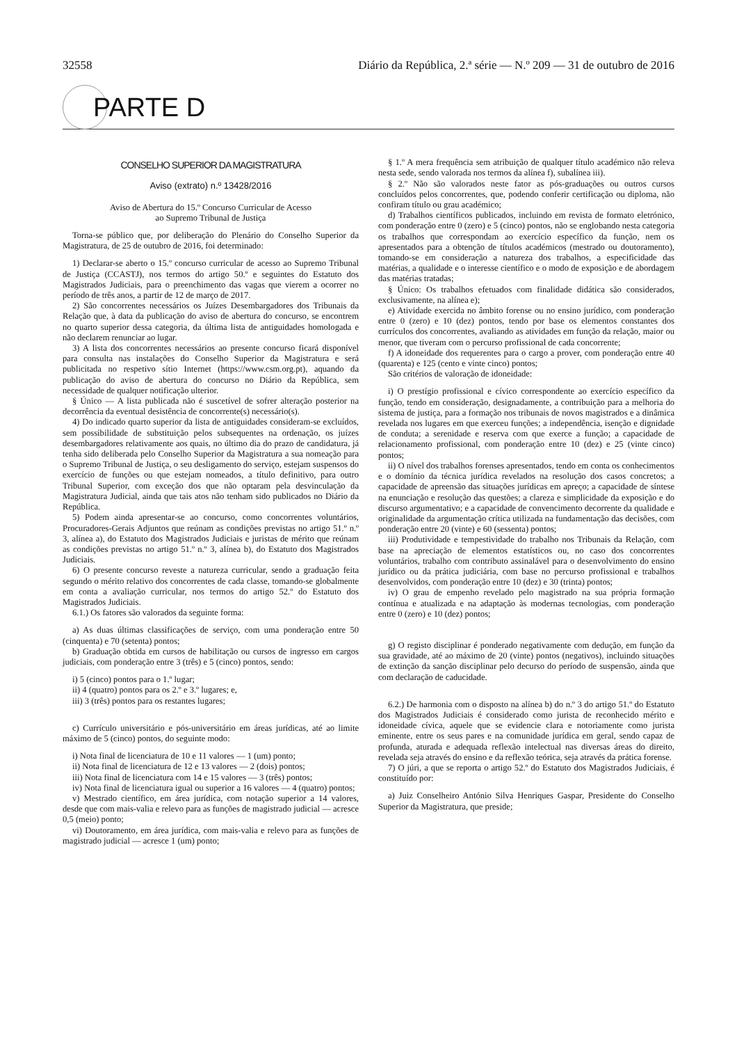32558 Diário da República, 2.ª série — N.º 209 — 31 de outubro de 2016
PARTE D
CONSELHO SUPERIOR DA MAGISTRATURA
Aviso (extrato) n.º 13428/2016
Aviso de Abertura do 15.º Concurso Curricular de Acesso
ao Supremo Tribunal de Justiça
Torna-se público que, por deliberação do Plenário do Conselho Superior da Magistratura, de 25 de outubro de 2016, foi determinado:
1) Declarar-se aberto o 15.º concurso curricular de acesso ao Supremo Tribunal de Justiça (CCASTJ), nos termos do artigo 50.º e seguintes do Estatuto dos Magistrados Judiciais, para o preenchimento das vagas que vierem a ocorrer no período de três anos, a partir de 12 de março de 2017.
2) São concorrentes necessários os Juízes Desembargadores dos Tribunais da Relação que, à data da publicação do aviso de abertura do concurso, se encontrem no quarto superior dessa categoria, da última lista de antiguidades homologada e não declarem renunciar ao lugar.
3) A lista dos concorrentes necessários ao presente concurso ficará disponível para consulta nas instalações do Conselho Superior da Magistratura e será publicitada no respetivo sítio Internet (https://www.csm.org.pt), aquando da publicação do aviso de abertura do concurso no Diário da República, sem necessidade de qualquer notificação ulterior.
§ Único — A lista publicada não é suscetível de sofrer alteração posterior na decorrência da eventual desistência de concorrente(s) necessário(s).
4) Do indicado quarto superior da lista de antiguidades consideram-se excluídos, sem possibilidade de substituição pelos subsequentes na ordenação, os juízes desembargadores relativamente aos quais, no último dia do prazo de candidatura, já tenha sido deliberada pelo Conselho Superior da Magistratura a sua nomeação para o Supremo Tribunal de Justiça, o seu desligamento do serviço, estejam suspensos do exercício de funções ou que estejam nomeados, a título definitivo, para outro Tribunal Superior, com exceção dos que não optaram pela desvinculação da Magistratura Judicial, ainda que tais atos não tenham sido publicados no Diário da República.
5) Podem ainda apresentar-se ao concurso, como concorrentes voluntários, Procuradores-Gerais Adjuntos que reúnam as condições previstas no artigo 51.º n.º 3, alínea a), do Estatuto dos Magistrados Judiciais e juristas de mérito que reúnam as condições previstas no artigo 51.º n.º 3, alínea b), do Estatuto dos Magistrados Judiciais.
6) O presente concurso reveste a natureza curricular, sendo a graduação feita segundo o mérito relativo dos concorrentes de cada classe, tomando-se globalmente em conta a avaliação curricular, nos termos do artigo 52.º do Estatuto dos Magistrados Judiciais.
6.1.) Os fatores são valorados da seguinte forma:
a) As duas últimas classificações de serviço, com uma ponderação entre 50 (cinquenta) e 70 (setenta) pontos;
b) Graduação obtida em cursos de habilitação ou cursos de ingresso em cargos judiciais, com ponderação entre 3 (três) e 5 (cinco) pontos, sendo:
i) 5 (cinco) pontos para o 1.º lugar;
ii) 4 (quatro) pontos para os 2.º e 3.º lugares; e,
iii) 3 (três) pontos para os restantes lugares;
c) Currículo universitário e pós-universitário em áreas jurídicas, até ao limite máximo de 5 (cinco) pontos, do seguinte modo:
i) Nota final de licenciatura de 10 e 11 valores — 1 (um) ponto;
ii) Nota final de licenciatura de 12 e 13 valores — 2 (dois) pontos;
iii) Nota final de licenciatura com 14 e 15 valores — 3 (três) pontos;
iv) Nota final de licenciatura igual ou superior a 16 valores — 4 (quatro) pontos;
v) Mestrado científico, em área jurídica, com notação superior a 14 valores, desde que com mais-valia e relevo para as funções de magistrado judicial — acresce 0,5 (meio) ponto;
vi) Doutoramento, em área jurídica, com mais-valia e relevo para as funções de magistrado judicial — acresce 1 (um) ponto;
§ 1.º A mera frequência sem atribuição de qualquer título académico não releva nesta sede, sendo valorada nos termos da alínea f), subalínea iii).
§ 2.º Não são valorados neste fator as pós-graduações ou outros cursos concluídos pelos concorrentes, que, podendo conferir certificação ou diploma, não confiram título ou grau académico;
d) Trabalhos científicos publicados, incluindo em revista de formato eletrónico, com ponderação entre 0 (zero) e 5 (cinco) pontos, não se englobando nesta categoria os trabalhos que correspondam ao exercício específico da função, nem os apresentados para a obtenção de títulos académicos (mestrado ou doutoramento), tomando-se em consideração a natureza dos trabalhos, a especificidade das matérias, a qualidade e o interesse científico e o modo de exposição e de abordagem das matérias tratadas;
§ Único: Os trabalhos efetuados com finalidade didática são considerados, exclusivamente, na alínea e);
e) Atividade exercida no âmbito forense ou no ensino jurídico, com ponderação entre 0 (zero) e 10 (dez) pontos, tendo por base os elementos constantes dos currículos dos concorrentes, avaliando as atividades em função da relação, maior ou menor, que tiveram com o percurso profissional de cada concorrente;
f) A idoneidade dos requerentes para o cargo a prover, com ponderação entre 40 (quarenta) e 125 (cento e vinte cinco) pontos;
São critérios de valoração de idoneidade:
i) O prestígio profissional e cívico correspondente ao exercício específico da função, tendo em consideração, designadamente, a contribuição para a melhoria do sistema de justiça, para a formação nos tribunais de novos magistrados e a dinâmica revelada nos lugares em que exerceu funções; a independência, isenção e dignidade de conduta; a serenidade e reserva com que exerce a função; a capacidade de relacionamento profissional, com ponderação entre 10 (dez) e 25 (vinte cinco) pontos;
ii) O nível dos trabalhos forenses apresentados, tendo em conta os conhecimentos e o domínio da técnica jurídica revelados na resolução dos casos concretos; a capacidade de apreensão das situações jurídicas em apreço; a capacidade de síntese na enunciação e resolução das questões; a clareza e simplicidade da exposição e do discurso argumentativo; e a capacidade de convencimento decorrente da qualidade e originalidade da argumentação crítica utilizada na fundamentação das decisões, com ponderação entre 20 (vinte) e 60 (sessenta) pontos;
iii) Produtividade e tempestividade do trabalho nos Tribunais da Relação, com base na apreciação de elementos estatísticos ou, no caso dos concorrentes voluntários, trabalho com contributo assinalável para o desenvolvimento do ensino jurídico ou da prática judiciária, com base no percurso profissional e trabalhos desenvolvidos, com ponderação entre 10 (dez) e 30 (trinta) pontos;
iv) O grau de empenho revelado pelo magistrado na sua própria formação contínua e atualizada e na adaptação às modernas tecnologias, com ponderação entre 0 (zero) e 10 (dez) pontos;
g) O registo disciplinar é ponderado negativamente com dedução, em função da sua gravidade, até ao máximo de 20 (vinte) pontos (negativos), incluindo situações de extinção da sanção disciplinar pelo decurso do período de suspensão, ainda que com declaração de caducidade.
6.2.) De harmonia com o disposto na alínea b) do n.º 3 do artigo 51.º do Estatuto dos Magistrados Judiciais é considerado como jurista de reconhecido mérito e idoneidade cívica, aquele que se evidencie clara e notoriamente como jurista eminente, entre os seus pares e na comunidade jurídica em geral, sendo capaz de profunda, aturada e adequada reflexão intelectual nas diversas áreas do direito, revelada seja através do ensino e da reflexão teórica, seja através da prática forense.
7) O júri, a que se reporta o artigo 52.º do Estatuto dos Magistrados Judiciais, é constituído por:
a) Juiz Conselheiro António Silva Henriques Gaspar, Presidente do Conselho Superior da Magistratura, que preside;